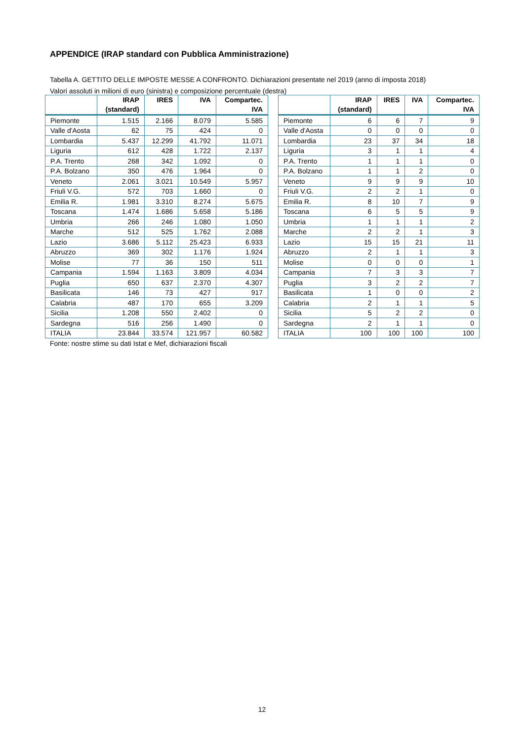APPENDICE (IRAP standard con Pubblica Amministrazione)
Tabella A. GETTITO DELLE IMPOSTE MESSE A CONFRONTO. Dichiarazioni presentate nel 2019 (anno di imposta 2018)
Valori assoluti in milioni di euro (sinistra) e composizione percentuale (destra)
| | IRAP (standard) | IRES | IVA | Compartec. IVA |
| --- | --- | --- | --- | --- |
| Piemonte | 1.515 | 2.166 | 8.079 | 5.585 |
| Valle d'Aosta | 62 | 75 | 424 | 0 |
| Lombardia | 5.437 | 12.299 | 41.792 | 11.071 |
| Liguria | 612 | 428 | 1.722 | 2.137 |
| P.A. Trento | 268 | 342 | 1.092 | 0 |
| P.A. Bolzano | 350 | 476 | 1.964 | 0 |
| Veneto | 2.061 | 3.021 | 10.549 | 5.957 |
| Friuli V.G. | 572 | 703 | 1.660 | 0 |
| Emilia R. | 1.981 | 3.310 | 8.274 | 5.675 |
| Toscana | 1.474 | 1.686 | 5.658 | 5.186 |
| Umbria | 266 | 246 | 1.080 | 1.050 |
| Marche | 512 | 525 | 1.762 | 2.088 |
| Lazio | 3.686 | 5.112 | 25.423 | 6.933 |
| Abruzzo | 369 | 302 | 1.176 | 1.924 |
| Molise | 77 | 36 | 150 | 511 |
| Campania | 1.594 | 1.163 | 3.809 | 4.034 |
| Puglia | 650 | 637 | 2.370 | 4.307 |
| Basilicata | 146 | 73 | 427 | 917 |
| Calabria | 487 | 170 | 655 | 3.209 |
| Sicilia | 1.208 | 550 | 2.402 | 0 |
| Sardegna | 516 | 256 | 1.490 | 0 |
| ITALIA | 23.844 | 33.574 | 121.957 | 60.582 |
| | IRAP (standard) | IRES | IVA | Compartec. IVA |
| --- | --- | --- | --- | --- |
| Piemonte | 6 | 6 | 7 | 9 |
| Valle d'Aosta | 0 | 0 | 0 | 0 |
| Lombardia | 23 | 37 | 34 | 18 |
| Liguria | 3 | 1 | 1 | 4 |
| P.A. Trento | 1 | 1 | 1 | 0 |
| P.A. Bolzano | 1 | 1 | 2 | 0 |
| Veneto | 9 | 9 | 9 | 10 |
| Friuli V.G. | 2 | 2 | 1 | 0 |
| Emilia R. | 8 | 10 | 7 | 9 |
| Toscana | 6 | 5 | 5 | 9 |
| Umbria | 1 | 1 | 1 | 2 |
| Marche | 2 | 2 | 1 | 3 |
| Lazio | 15 | 15 | 21 | 11 |
| Abruzzo | 2 | 1 | 1 | 3 |
| Molise | 0 | 0 | 0 | 1 |
| Campania | 7 | 3 | 3 | 7 |
| Puglia | 3 | 2 | 2 | 7 |
| Basilicata | 1 | 0 | 0 | 2 |
| Calabria | 2 | 1 | 1 | 5 |
| Sicilia | 5 | 2 | 2 | 0 |
| Sardegna | 2 | 1 | 1 | 0 |
| ITALIA | 100 | 100 | 100 | 100 |
Fonte: nostre stime su dati Istat e Mef, dichiarazioni fiscali
12